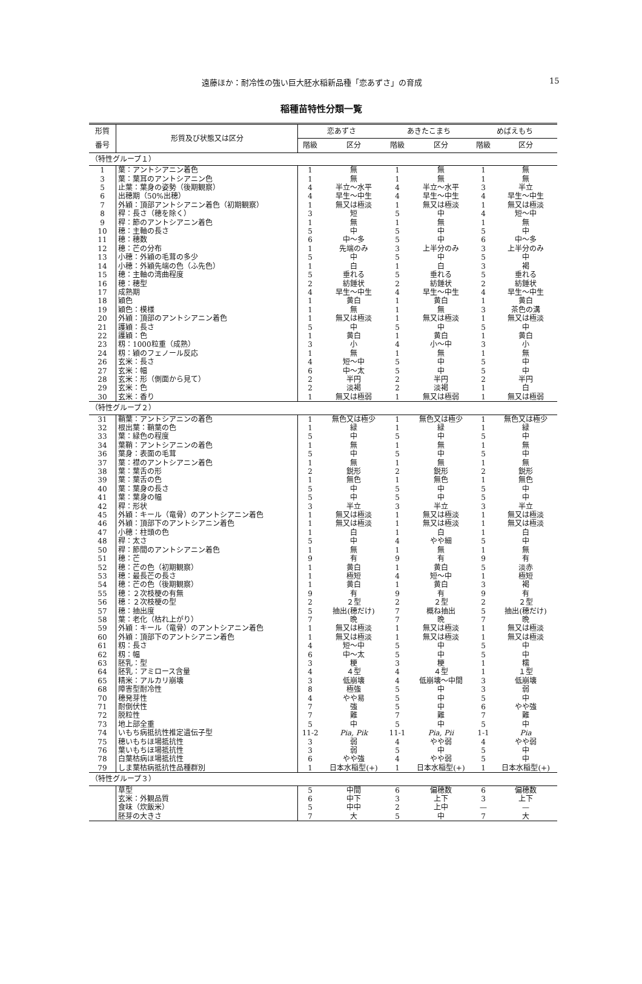遠藤ほか：耐冷性の強い巨大胚水稲新品種「恋あずさ」の育成 15
稲種苗特性分類一覧
| 形質 | 形質及び状態又は区分 | 恋あずさ | | あきたこまち | | めばえもち | |
| --- | --- | --- | --- | --- | --- | --- | --- |
| 番号 | | 階級 | 区分 | 階級 | 区分 | 階級 | 区分 |
| （特性グループ１） | | | | | | | |
| 1 | 葉：アントシアニン着色 | 1 | 無 | 1 | 無 | 1 | 無 |
| 3 | 葉：葉耳のアントシアニン色 | 1 | 無 | 1 | 無 | 1 | 無 |
| 5 | 止葉：葉身の姿勢（後期観察） | 4 | 半立～水平 | 4 | 半立～水平 | 3 | 半立 |
| 6 | 出穂期（50%出穂） | 4 | 早生～中生 | 4 | 早生～中生 | 4 | 早生～中生 |
| 7 | 外穎：頂部アントシアニン着色（初期観察） | 1 | 無又は極淡 | 1 | 無又は極淡 | 1 | 無又は極淡 |
| 8 | 稈：長さ（穂を除く） | 3 | 短 | 5 | 中 | 4 | 短～中 |
| 9 | 稈：節のアントシアニン着色 | 1 | 無 | 1 | 無 | 1 | 無 |
| 10 | 穂：主軸の長さ | 5 | 中 | 5 | 中 | 5 | 中 |
| 11 | 穂：穂数 | 6 | 中～多 | 5 | 中 | 6 | 中～多 |
| 12 | 穂：芒の分布 | 1 | 先端のみ | 3 | 上半分のみ | 3 | 上半分のみ |
| 13 | 小穂：外穎の毛茸の多少 | 5 | 中 | 5 | 中 | 5 | 中 |
| 14 | 小穂：外穎先端の色（ふ先色） | 1 | 白 | 1 | 白 | 3 | 褐 |
| 15 | 穂：主軸の湾曲程度 | 5 | 垂れる | 5 | 垂れる | 5 | 垂れる |
| 16 | 穂：穂型 | 2 | 紡錘状 | 2 | 紡錘状 | 2 | 紡錘状 |
| 17 | 成熟期 | 4 | 早生～中生 | 4 | 早生～中生 | 4 | 早生～中生 |
| 18 | 穎色 | 1 | 黄白 | 1 | 黄白 | 1 | 黄白 |
| 19 | 穎色：模様 | 1 | 無 | 1 | 無 | 3 | 茶色の溝 |
| 20 | 外穎：頂部のアントシアニン着色 | 1 | 無又は極淡 | 1 | 無又は極淡 | 1 | 無又は極淡 |
| 21 | 護穎：長さ | 5 | 中 | 5 | 中 | 5 | 中 |
| 22 | 護穎：色 | 1 | 黄白 | 1 | 黄白 | 1 | 黄白 |
| 23 | 籾：1000粒重（成熟） | 3 | 小 | 4 | 小～中 | 3 | 小 |
| 24 | 籾：穎のフェノール反応 | 1 | 無 | 1 | 無 | 1 | 無 |
| 26 | 玄米：長さ | 4 | 短～中 | 5 | 中 | 5 | 中 |
| 27 | 玄米：幅 | 6 | 中～太 | 5 | 中 | 5 | 中 |
| 28 | 玄米：形（側面から見て） | 2 | 半円 | 2 | 半円 | 2 | 半円 |
| 29 | 玄米：色 | 2 | 淡褐 | 2 | 淡褐 | 1 | 白 |
| 30 | 玄米：香り | 1 | 無又は極弱 | 1 | 無又は極弱 | 1 | 無又は極弱 |
| （特性グループ２） | | | | | | | |
| 31 | 鞘葉：アントシアニンの着色 | 1 | 無色又は極少 | 1 | 無色又は極少 | 1 | 無色又は極少 |
| 32 | 根出葉：鞘葉の色 | 1 | 緑 | 1 | 緑 | 1 | 緑 |
| 33 | 葉：緑色の程度 | 5 | 中 | 5 | 中 | 5 | 中 |
| 34 | 葉鞘：アントシアニンの着色 | 1 | 無 | 1 | 無 | 1 | 無 |
| 36 | 葉身：表面の毛茸 | 5 | 中 | 5 | 中 | 5 | 中 |
| 37 | 葉：襟のアントシアニン着色 | 1 | 無 | 1 | 無 | 1 | 無 |
| 38 | 葉：葉舌の形 | 2 | 鋭形 | 2 | 鋭形 | 2 | 鋭形 |
| 39 | 葉：葉舌の色 | 1 | 無色 | 1 | 無色 | 1 | 無色 |
| 40 | 葉：葉身の長さ | 5 | 中 | 5 | 中 | 5 | 中 |
| 41 | 葉：葉身の幅 | 5 | 中 | 5 | 中 | 5 | 中 |
| 42 | 稈：形状 | 3 | 半立 | 3 | 半立 | 3 | 半立 |
| 45 | 外穎：キール（竜骨）のアントシアニン着色 | 1 | 無又は極淡 | 1 | 無又は極淡 | 1 | 無又は極淡 |
| 46 | 外穎：頂部下のアントシアニン着色 | 1 | 無又は極淡 | 1 | 無又は極淡 | 1 | 無又は極淡 |
| 47 | 小穂：柱頭の色 | 1 | 白 | 1 | 白 | 1 | 白 |
| 48 | 稈：太さ | 5 | 中 | 4 | やや細 | 5 | 中 |
| 50 | 稈：節間のアントシアニン着色 | 1 | 無 | 1 | 無 | 1 | 無 |
| 51 | 穂：芒 | 9 | 有 | 9 | 有 | 9 | 有 |
| 52 | 穂：芒の色（初期観察） | 1 | 黄白 | 1 | 黄白 | 5 | 淡赤 |
| 53 | 穂：最長芒の長さ | 1 | 極短 | 4 | 短～中 | 1 | 極短 |
| 54 | 穂：芒の色（後期観察） | 1 | 黄白 | 1 | 黄白 | 3 | 褐 |
| 55 | 穂：２次枝梗の有無 | 9 | 有 | 9 | 有 | 9 | 有 |
| 56 | 穂：２次枝梗の型 | 2 | ２型 | 2 | ２型 | 2 | ２型 |
| 57 | 穂：抽出度 | 5 | 抽出(穂だけ) | 7 | 概ね抽出 | 5 | 抽出(穂だけ) |
| 58 | 葉：老化（枯れ上がり） | 7 | 晩 | 7 | 晩 | 7 | 晩 |
| 59 | 外穎：キール（竜骨）のアントシアニン着色 | 1 | 無又は極淡 | 1 | 無又は極淡 | 1 | 無又は極淡 |
| 60 | 外穎：頂部下のアントシアニン着色 | 1 | 無又は極淡 | 1 | 無又は極淡 | 1 | 無又は極淡 |
| 61 | 籾：長さ | 4 | 短～中 | 5 | 中 | 5 | 中 |
| 62 | 籾：幅 | 6 | 中～太 | 5 | 中 | 5 | 中 |
| 63 | 胚乳：型 | 3 | 粳 | 3 | 粳 | 1 | 糯 |
| 64 | 胚乳：アミロース含量 | 4 | ４型 | 4 | ４型 | 1 | １型 |
| 65 | 精米：アルカリ崩壊 | 3 | 低崩壊 | 4 | 低崩壊～中間 | 3 | 低崩壊 |
| 68 | 障害型耐冷性 | 8 | 極強 | 5 | 中 | 3 | 弱 |
| 70 | 穂発芽性 | 4 | やや易 | 5 | 中 | 5 | 中 |
| 71 | 耐倒伏性 | 7 | 強 | 5 | 中 | 6 | やや強 |
| 72 | 脱粒性 | 7 | 難 | 7 | 難 | 7 | 難 |
| 73 | 地上部全重 | 5 | 中 | 5 | 中 | 5 | 中 |
| 74 | いもち病抵抗性推定遺伝子型 | 11-2 | Pia, Pik | 11-1 | Pia, Pii | 1-1 | Pia |
| 75 | 穂いもちほ場抵抗性 | 3 | 弱 | 4 | やや弱 | 4 | やや弱 |
| 76 | 葉いもちほ場抵抗性 | 3 | 弱 | 5 | 中 | 5 | 中 |
| 78 | 白葉枯病ほ場抵抗性 | 6 | やや強 | 4 | やや弱 | 5 | 中 |
| 79 | しま葉枯病抵抗性品種群別 | 1 | 日本水稲型(+) | 1 | 日本水稲型(+) | 1 | 日本水稲型(+) |
| （特性グループ３） | | | | | | | |
| | 草型 | 5 | 中間 | 6 | 偏穂数 | 6 | 偏穂数 |
| | 玄米：外観品質 | 6 | 中下 | 3 | 上下 | 3 | 上下 |
| | 食味（炊飯米） | 5 | 中中 | 2 | 上中 | — | — |
| | 胚芽の大きさ | 7 | 大 | 5 | 中 | 7 | 大 |